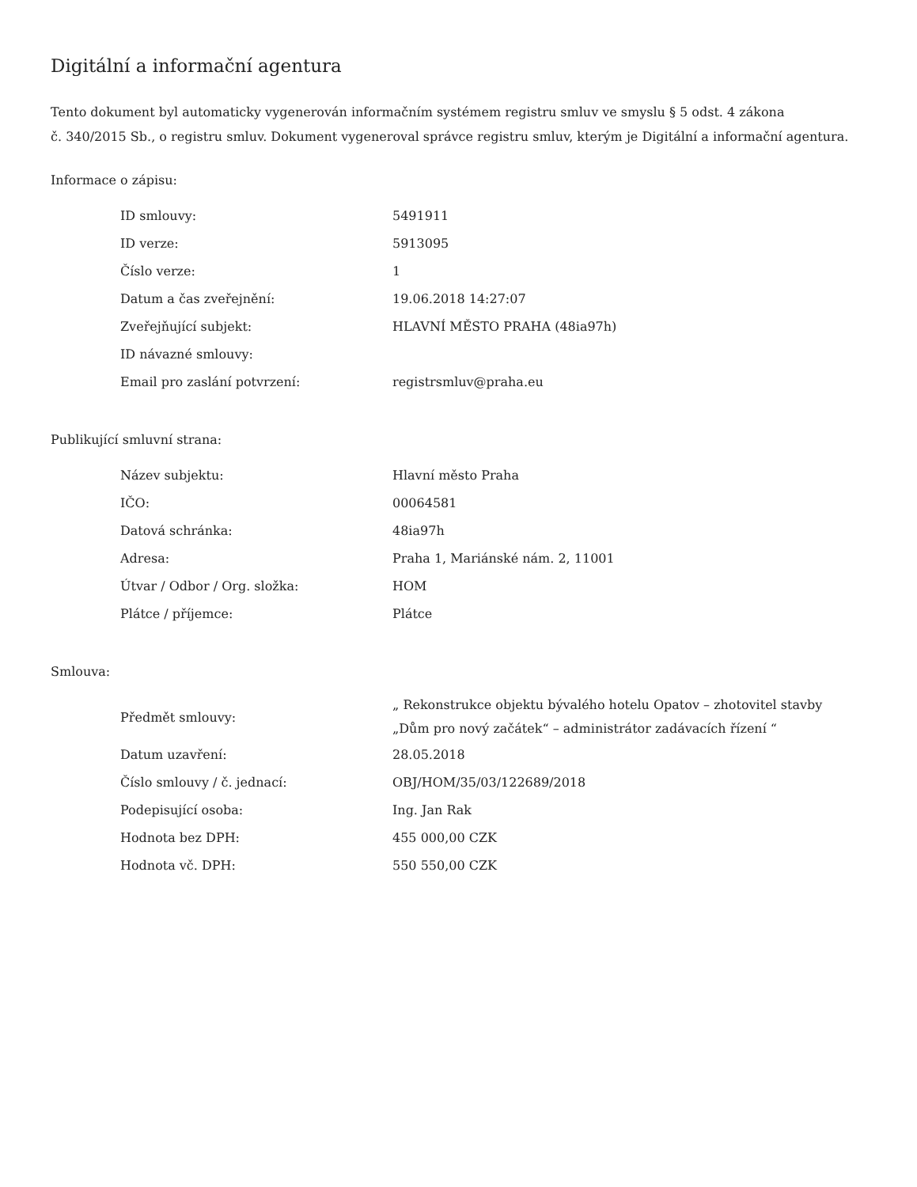Digitální a informační agentura
Tento dokument byl automaticky vygenerován informačním systémem registru smluv ve smyslu § 5 odst. 4 zákona
č. 340/2015 Sb., o registru smluv. Dokument vygeneroval správce registru smluv, kterým je Digitální a informační agentura.
Informace o zápisu:
| ID smlouvy: | 5491911 |
| ID verze: | 5913095 |
| Číslo verze: | 1 |
| Datum a čas zveřejnění: | 19.06.2018 14:27:07 |
| Zveřejňující subjekt: | HLAVNÍ MĚSTO PRAHA (48ia97h) |
| ID návazné smlouvy: | |
| Email pro zaslání potvrzení: | registrsmluv@praha.eu |
Publikující smluvní strana:
| Název subjektu: | Hlavní město Praha |
| IČO: | 00064581 |
| Datová schránka: | 48ia97h |
| Adresa: | Praha 1, Mariánské nám. 2, 11001 |
| Útvar / Odbor / Org. složka: | HOM |
| Plátce / příjemce: | Plátce |
Smlouva:
| Předmět smlouvy: | „ Rekonstrukce objektu bývalého hotelu Opatov – zhotovitel stavby „Dům pro nový začátek“ – administrátor zadávacích řízení “ |
| Datum uzavření: | 28.05.2018 |
| Číslo smlouvy / č. jednací: | OBJ/HOM/35/03/122689/2018 |
| Podepisující osoba: | Ing. Jan Rak |
| Hodnota bez DPH: | 455 000,00 CZK |
| Hodnota vč. DPH: | 550 550,00 CZK |